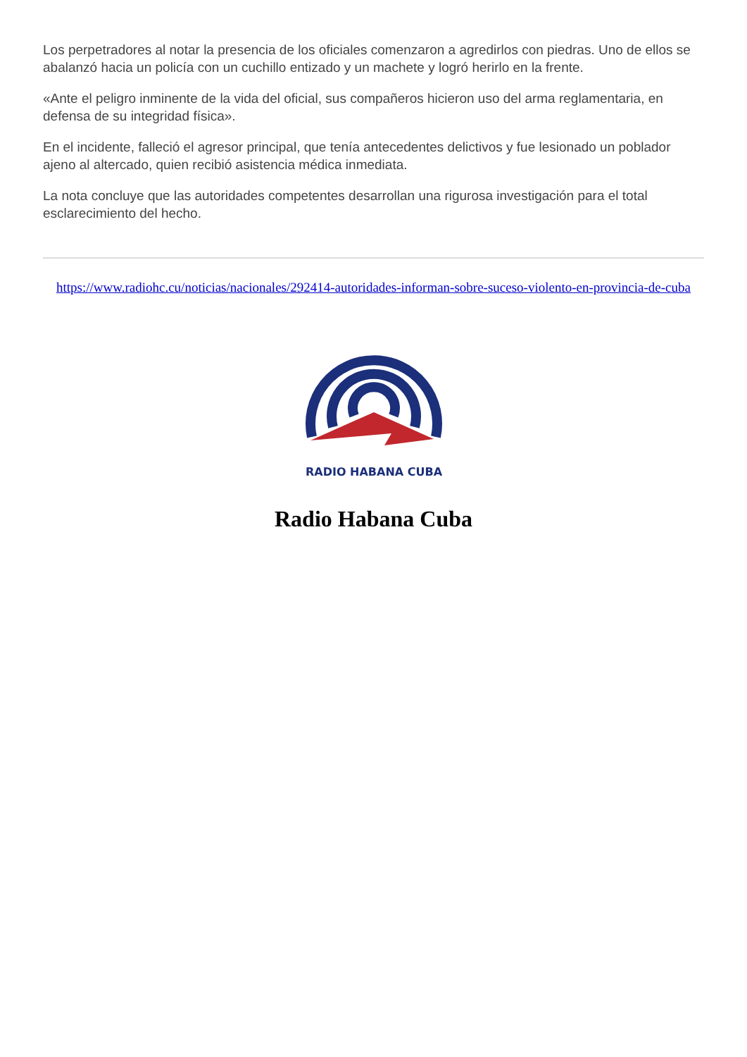Los perpetradores al notar la presencia de los oficiales comenzaron a agredirlos con piedras. Uno de ellos se abalanzó hacia un policía con un cuchillo entizado y un machete y logró herirlo en la frente.
«Ante el peligro inminente de la vida del oficial, sus compañeros hicieron uso del arma reglamentaria, en defensa de su integridad física».
En el incidente, falleció el agresor principal, que tenía antecedentes delictivos y fue lesionado un poblador ajeno al altercado, quien recibió asistencia médica inmediata.
La nota concluye que las autoridades competentes desarrollan una rigurosa investigación para el total esclarecimiento del hecho.
https://www.radiohc.cu/noticias/nacionales/292414-autoridades-informan-sobre-suceso-violento-en-provincia-de-cuba
RADIO HABANA CUBA
Radio Habana Cuba